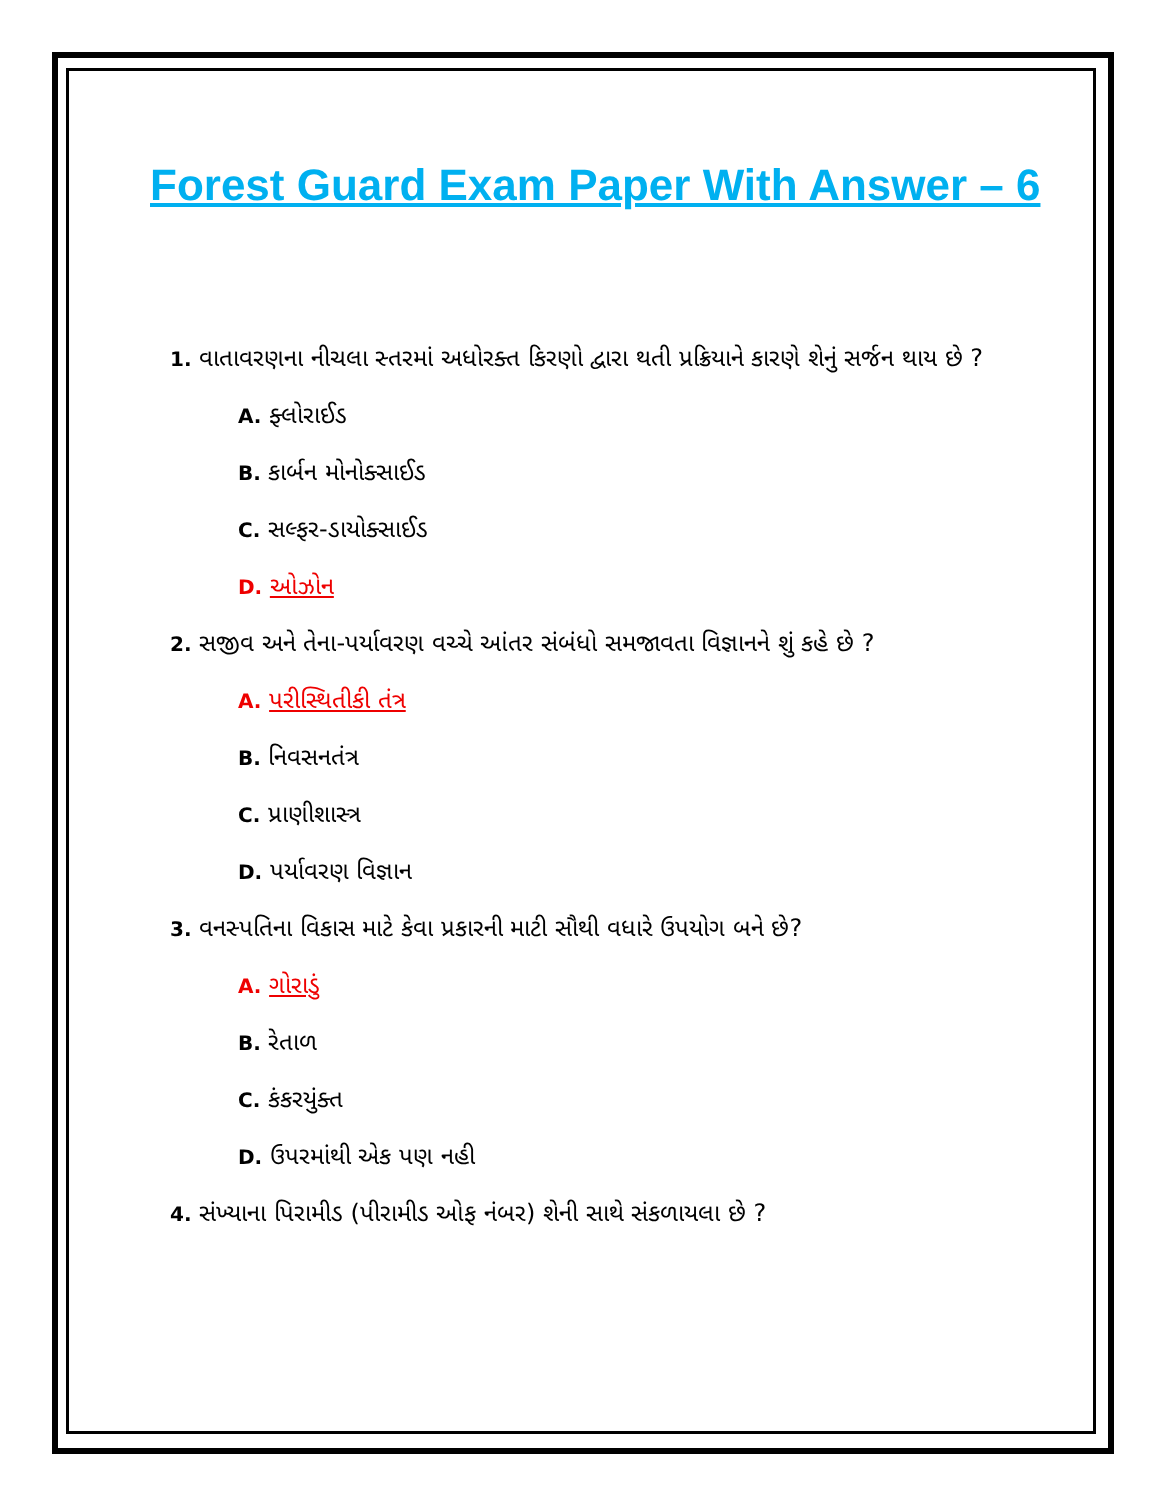Forest Guard Exam Paper With Answer – 6
1. વાતાવરણના નીચલા સ્તરમાં અધોરક્ત કિરણો દ્વારા થતી પ્રક્રિયાને કારણે શેનું સર્જન થાય છે ?
A. ફ્લોરાઈડ
B. કાર્બન મોનોક્સાઈડ
C. સલ્ફર-ડાયોક્સાઈડ
D. ઓઝોન
2. સજીવ અને તેના-પર્યાવરણ વચ્ચે આંતર સંબંધો સમજાવતા વિજ્ઞાનને શું કહે છે ?
A. પરીસ્થિતીકી તંત્ર
B. નિવસનતંત્ર
C. પ્રાણીશાસ્ત્ર
D. પર્યાવરણ વિજ્ઞાન
3. વનસ્પતિના વિકાસ માટે કેવા પ્રકારની માટી સૌથી વધારે ઉપયોગ બને છે?
A. ગોરાડું
B. રેતાળ
C. કંકરયુંક્ત
D. ઉપરમાંથી એક પણ નહી
4. સંખ્યાના પિરામીડ (પીરામીડ ઓફ નંબર) શેની સાથે સંકળાયલા છે ?